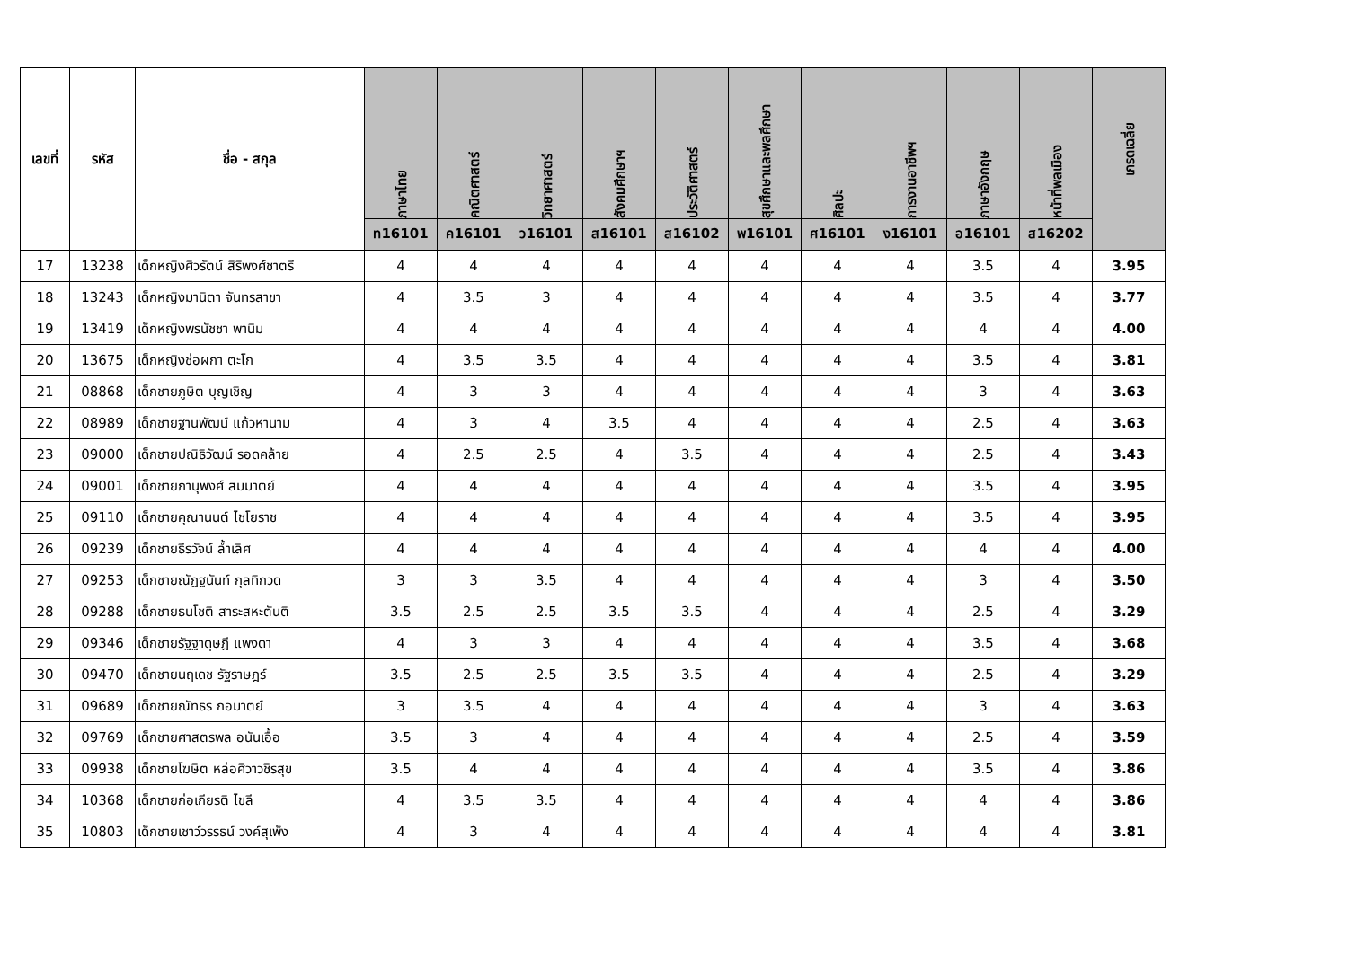| เลขที่ | รหัส | ชื่อ - สกุล | ภาษาไทย | คณิตศาสตร์ | วิทยาศาสตร์ | สังคมศึกษาฯ | ประวัติศาสตร์ | สุขศึกษาและพลศึกษา | ศิลปะ | การงานอาชีพฯ | ภาษาอังกฤษ | หน้าที่พลเมือง | เกรดเฉลี่ย |
| --- | --- | --- | --- | --- | --- | --- | --- | --- | --- | --- | --- | --- | --- |
| | | | ท16101 | ค16101 | ว16101 | ส16101 | ส16102 | พ16101 | ศ16101 | ง16101 | อ16101 | ส16202 | |
| 17 | 13238 | เด็กหญิงศิวรัตน์ สิริพงศ์ชาตรี | 4 | 4 | 4 | 4 | 4 | 4 | 4 | 4 | 3.5 | 4 | 3.95 |
| 18 | 13243 | เด็กหญิงมานิตา จันทรสาขา | 4 | 3.5 | 3 | 4 | 4 | 4 | 4 | 4 | 3.5 | 4 | 3.77 |
| 19 | 13419 | เด็กหญิงพรนัชชา พานิม | 4 | 4 | 4 | 4 | 4 | 4 | 4 | 4 | 4 | 4 | 4.00 |
| 20 | 13675 | เด็กหญิงช่อผกา ตะโก | 4 | 3.5 | 3.5 | 4 | 4 | 4 | 4 | 4 | 3.5 | 4 | 3.81 |
| 21 | 08868 | เด็กชายภูษิต บุญเชิญ | 4 | 3 | 3 | 4 | 4 | 4 | 4 | 4 | 3 | 4 | 3.63 |
| 22 | 08989 | เด็กชายฐานพัฒน์ แก้วหานาม | 4 | 3 | 4 | 3.5 | 4 | 4 | 4 | 4 | 2.5 | 4 | 3.63 |
| 23 | 09000 | เด็กชายปณิธิวัฒน์ รอดคล้าย | 4 | 2.5 | 2.5 | 4 | 3.5 | 4 | 4 | 4 | 2.5 | 4 | 3.43 |
| 24 | 09001 | เด็กชายภานุพงศ์ สมมาตย์ | 4 | 4 | 4 | 4 | 4 | 4 | 4 | 4 | 3.5 | 4 | 3.95 |
| 25 | 09110 | เด็กชายคุณานนต์ ไชโยราช | 4 | 4 | 4 | 4 | 4 | 4 | 4 | 4 | 3.5 | 4 | 3.95 |
| 26 | 09239 | เด็กชายธีรวัจน์ ล้ำเลิศ | 4 | 4 | 4 | 4 | 4 | 4 | 4 | 4 | 4 | 4 | 4.00 |
| 27 | 09253 | เด็กชายณัฏฐนันท์ กุลทิกวด | 3 | 3 | 3.5 | 4 | 4 | 4 | 4 | 4 | 3 | 4 | 3.50 |
| 28 | 09288 | เด็กชายธนโชติ สาระสหะตันติ | 3.5 | 2.5 | 2.5 | 3.5 | 3.5 | 4 | 4 | 4 | 2.5 | 4 | 3.29 |
| 29 | 09346 | เด็กชายรัฐฐาดุษฎี แพงดา | 4 | 3 | 3 | 4 | 4 | 4 | 4 | 4 | 3.5 | 4 | 3.68 |
| 30 | 09470 | เด็กชายนฤเดช รัฐราษฎร์ | 3.5 | 2.5 | 2.5 | 3.5 | 3.5 | 4 | 4 | 4 | 2.5 | 4 | 3.29 |
| 31 | 09689 | เด็กชายณัทธร กอมาตย์ | 3 | 3.5 | 4 | 4 | 4 | 4 | 4 | 4 | 3 | 4 | 3.63 |
| 32 | 09769 | เด็กชายศาสตรพล อนันเอื้อ | 3.5 | 3 | 4 | 4 | 4 | 4 | 4 | 4 | 2.5 | 4 | 3.59 |
| 33 | 09938 | เด็กชายโฆษิต หล่อศิวาวชิรสุข | 3.5 | 4 | 4 | 4 | 4 | 4 | 4 | 4 | 3.5 | 4 | 3.86 |
| 34 | 10368 | เด็กชายก่อเกียรติ ไขลี | 4 | 3.5 | 3.5 | 4 | 4 | 4 | 4 | 4 | 4 | 4 | 3.86 |
| 35 | 10803 | เด็กชายเชาว์วรรธน์ วงค์สุเพ็ง | 4 | 3 | 4 | 4 | 4 | 4 | 4 | 4 | 4 | 4 | 3.81 |